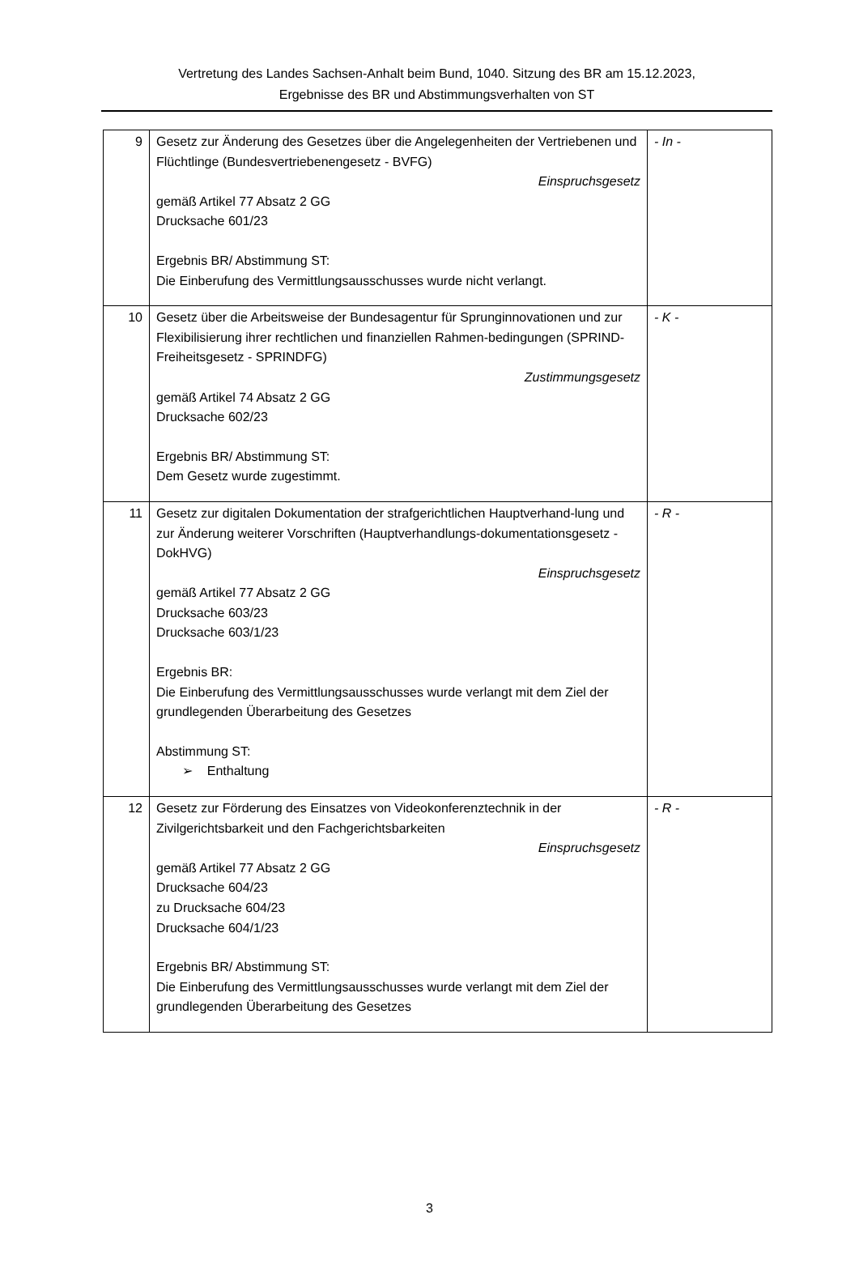Vertretung des Landes Sachsen-Anhalt beim Bund, 1040. Sitzung des BR am 15.12.2023,
Ergebnisse des BR und Abstimmungsverhalten von ST
| 9 | Gesetz zur Änderung des Gesetzes über die Angelegenheiten der Vertriebenen und Flüchtlinge (Bundesvertriebenengesetz - BVFG) Einspruchsgesetz gemäß Artikel 77 Absatz 2 GG Drucksache 601/23 Ergebnis BR/ Abstimmung ST: Die Einberufung des Vermittlungsausschusses wurde nicht verlangt. | - In - |
| 10 | Gesetz über die Arbeitsweise der Bundesagentur für Sprunginnovationen und zur Flexibilisierung ihrer rechtlichen und finanziellen Rahmen-bedingungen (SPRIND-Freiheitsgesetz - SPRINDFG) Zustimmungsgesetz gemäß Artikel 74 Absatz 2 GG Drucksache 602/23 Ergebnis BR/ Abstimmung ST: Dem Gesetz wurde zugestimmt. | - K - |
| 11 | Gesetz zur digitalen Dokumentation der strafgerichtlichen Hauptverhand-lung und zur Änderung weiterer Vorschriften (Hauptverhandlungs-dokumentationsgesetz - DokHVG) Einspruchsgesetz gemäß Artikel 77 Absatz 2 GG Drucksache 603/23 Drucksache 603/1/23 Ergebnis BR: Die Einberufung des Vermittlungsausschusses wurde verlangt mit dem Ziel der grundlegenden Überarbeitung des Gesetzes Abstimmung ST: ➢ Enthaltung | - R - |
| 12 | Gesetz zur Förderung des Einsatzes von Videokonferenztechnik in der Zivilgerichtsbarkeit und den Fachgerichtsbarkeiten Einspruchsgesetz gemäß Artikel 77 Absatz 2 GG Drucksache 604/23 zu Drucksache 604/23 Drucksache 604/1/23 Ergebnis BR/ Abstimmung ST: Die Einberufung des Vermittlungsausschusses wurde verlangt mit dem Ziel der grundlegenden Überarbeitung des Gesetzes | - R - |
3